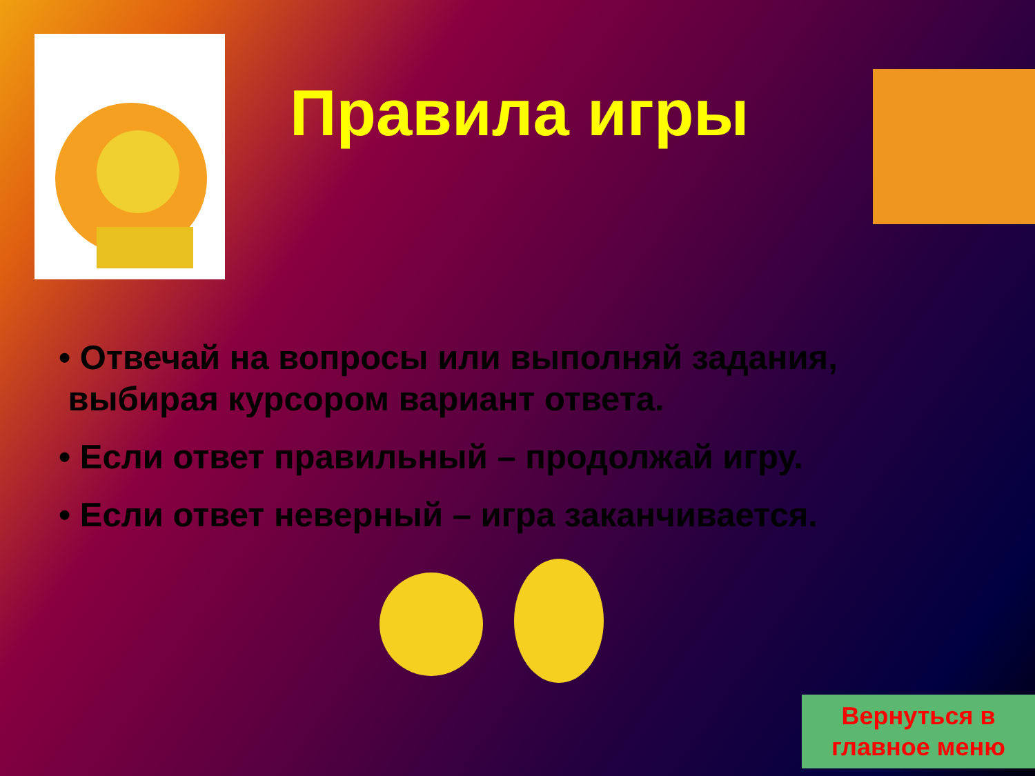Правила игры
• Отвечай на вопросы или выполняй задания,
выбирая курсором вариант ответа.
• Если ответ правильный – продолжай игру.
• Если ответ неверный – игра заканчивается.
Вернуться в
главное меню